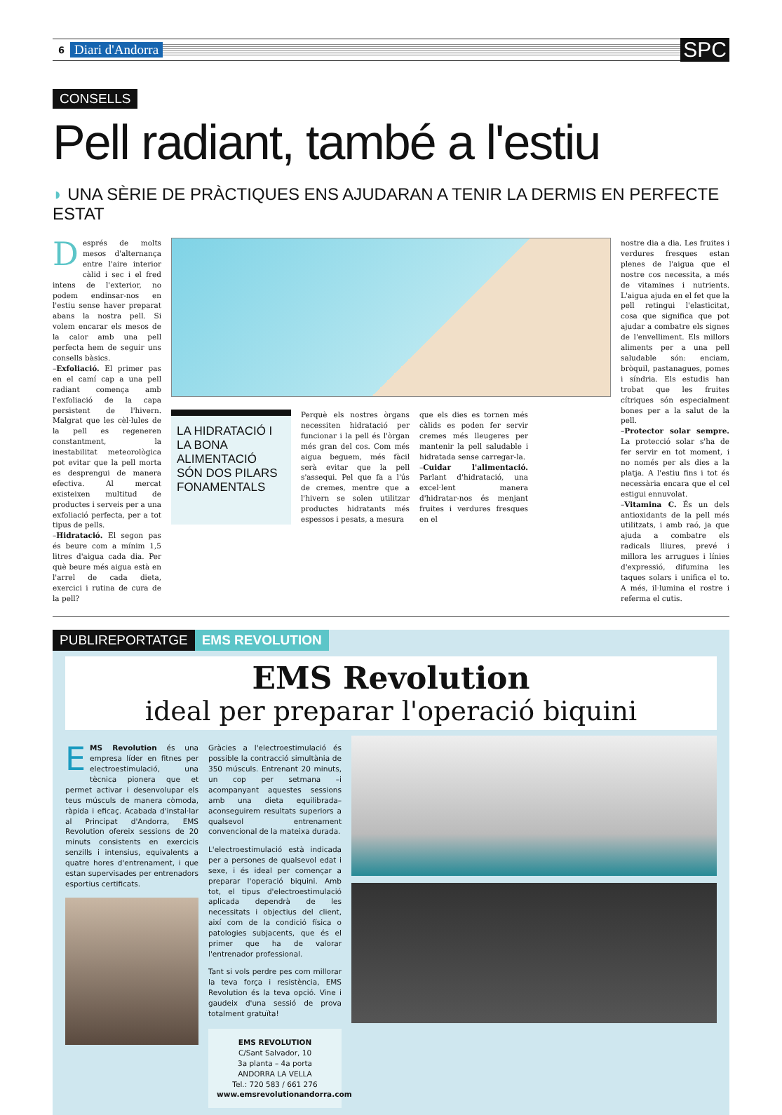6 Diari d'Andorra SPC
CONSELLS
Pell radiant, també a l'estiu
◗ UNA SÈRIE DE PRÀCTIQUES ENS AJUDARAN A TENIR LA DERMIS EN PERFECTE ESTAT
Després de molts mesos d'alternança entre l'aire interior càlid i sec i el fred intens de l'exterior, no podem endinsar-nos en l'estiu sense haver preparat abans la nostra pell. Si volem encarar els mesos de la calor amb una pell perfecta hem de seguir uns consells bàsics.
–Exfoliació. El primer pas en el camí cap a una pell radiant comença amb l'exfoliació de la capa persistent de l'hivern. Malgrat que les cèl·lules de la pell es regeneren constantment, la inestabilitat meteorològica pot evitar que la pell morta es desprengui de manera efectiva. Al mercat existeixen multitud de productes i serveis per a una exfoliació perfecta, per a tot tipus de pells.
–Hidratació. El segon pas és beure com a mínim 1,5 litres d'aigua cada dia. Per què beure més aigua està en l'arrel de cada dieta, exercici i rutina de cura de la pell?
LA HIDRATACIÓ I LA BONA ALIMENTACIÓ SÓN DOS PILARS FONAMENTALS
Perquè els nostres òrgans necessiten hidratació per funcionar i la pell és l'òrgan més gran del cos. Com més aigua beguem, més fàcil serà evitar que la pell s'assequi. Pel que fa a l'ús de cremes, mentre que a l'hivern se solen utilitzar productes hidratants més espessos i pesats, a mesura
que els dies es tornen més càlids es poden fer servir cremes més lleugeres per mantenir la pell saludable i hidratada sense carregar-la.
–Cuidar l'alimentació. Parlant d'hidratació, una excel·lent manera d'hidratar-nos és menjant fruites i verdures fresques en el
nostre dia a dia. Les fruites i verdures fresques estan plenes de l'aigua que el nostre cos necessita, a més de vitamines i nutrients. L'aigua ajuda en el fet que la pell retingui l'elasticitat, cosa que significa que pot ajudar a combatre els signes de l'envelliment. Els millors aliments per a una pell saludable són: enciam, bròquil, pastanagues, pomes i síndria. Els estudis han trobat que les fruites cítriques són especialment bones per a la salut de la pell.
–Protector solar sempre. La protecció solar s'ha de fer servir en tot moment, i no només per als dies a la platja. A l'estiu fins i tot és necessària encara que el cel estigui ennuvolat.
–Vitamina C. És un dels antioxidants de la pell més utilitzats, i amb raó, ja que ajuda a combatre els radicals lliures, prevé i millora les arrugues i línies d'expressió, difumina les taques solars i unifica el to. A més, il·lumina el rostre i referma el cutis.
PUBLIREPORTATGE EMS REVOLUTION
EMS Revolution
ideal per preparar l'operació biquini
EMS Revolution és una empresa líder en fitnes per electroestimulació, una tècnica pionera que et permet activar i desenvolupar els teus músculs de manera còmoda, ràpida i eficaç. Acabada d'instal·lar al Principat d'Andorra, EMS Revolution ofereix sessions de 20 minuts consistents en exercicis senzills i intensius, equivalents a quatre hores d'entrenament, i que estan supervisades per entrenadors esportius certificats.
Gràcies a l'electroestimulació és possible la contracció simultània de 350 músculs. Entrenant 20 minuts, un cop per setmana –i acompanyant aquestes sessions amb una dieta equilibrada– aconseguirem resultats superiors a qualsevol entrenament convencional de la mateixa durada.
L'electroestimulació està indicada per a persones de qualsevol edat i sexe, i és ideal per començar a preparar l'operació biquini. Amb tot, el tipus d'electroestimulació aplicada dependrà de les necessitats i objectius del client, així com de la condició física o patologies subjacents, que és el primer que ha de valorar l'entrenador professional.
Tant si vols perdre pes com millorar la teva força i resistència, EMS Revolution és la teva opció. Vine i gaudeix d'una sessió de prova totalment gratuïta!
EMS REVOLUTION
C/Sant Salvador, 10
3a planta – 4a porta
ANDORRA LA VELLA
Tel.: 720 583 / 661 276
www.emsrevolutionandorra.com